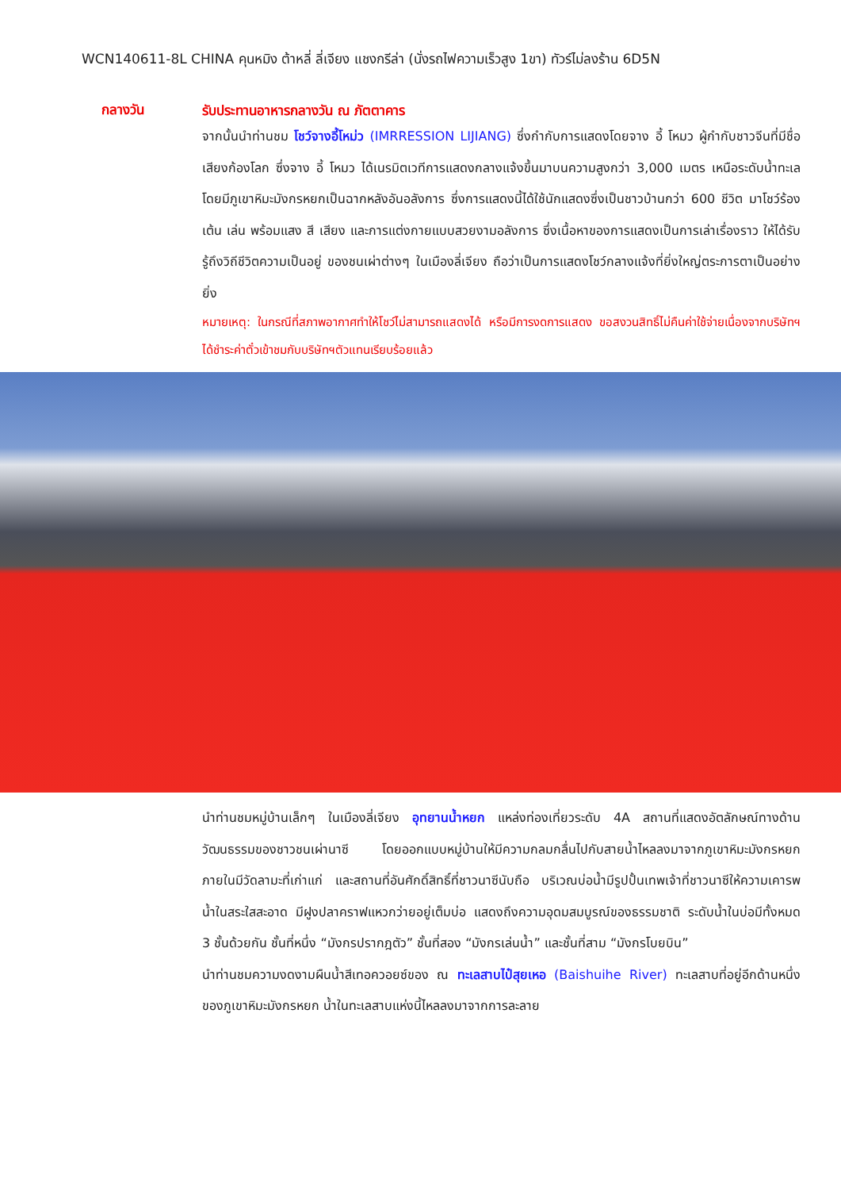WCN140611-8L CHINA คุนหมิง ต้าหลี่ ลี่เจียง แชงกรีล่า (นั่งรถไฟความเร็วสูง 1ขา) ทัวร์ไม่ลงร้าน 6D5N
กลางวัน
รับประทานอาหารกลางวัน ณ ภัตตาคาร
จากนั้นนำท่านชม โชว์จางอี้โหม่ว (IMRRESSION LIJIANG) ซึ่งกำกับการแสดงโดยจาง อี้ โหมว ผู้กำกับชาวจีนที่มีชื่อเสียงก้องโลก ซึ่งจาง อี้ โหมว ได้เนรมิตเวทีการแสดงกลางแจ้งขึ้นมาบนความสูงกว่า 3,000 เมตร เหนือระดับน้ำทะเล โดยมีภูเขาหิมะมังกรหยกเป็นฉากหลังอันอลังการ ซึ่งการแสดงนี้ได้ใช้นักแสดงซึ่งเป็นชาวบ้านกว่า 600 ชีวิต มาโชว์ร้อง เต้น เล่น พร้อมแสง สี เสียง และการแต่งกายแบบสวยงามอลังการ ซึ่งเนื้อหาของการแสดงเป็นการเล่าเรื่องราว ให้ได้รับรู้ถึงวิถีชีวิตความเป็นอยู่ ของชนเผ่าต่างๆ ในเมืองลี่เจียง ถือว่าเป็นการแสดงโชว์กลางแจ้งที่ยิ่งใหญ่ตระการตาเป็นอย่างยิ่ง
หมายเหตุ: ในกรณีที่สภาพอากาศทำให้โชว์ไม่สามารถแสดงได้ หรือมีการงดการแสดง ขอสงวนสิทธิ์ไม่คืนค่าใช้จ่ายเนื่องจากบริษัทฯได้ชำระค่าตั๋วเข้าชมกับบริษัทฯตัวแทนเรียบร้อยแล้ว
นำท่านชมหมู่บ้านเล็กๆ ในเมืองลี่เจียง อุทยานน้ำหยก แหล่งท่องเที่ยวระดับ 4A สถานที่แสดงอัตลักษณ์ทางด้านวัฒนธรรมของชาวชนเผ่านาซี โดยออกแบบหมู่บ้านให้มีความกลมกลื่นไปกับสายน้ำไหลลงมาจากภูเขาหิมะมังกรหยก ภายในมีวัดลามะที่เก่าแก่ และสถานที่อันศักดิ์สิทธิ์ที่ชาวนาซีนับถือ บริเวณบ่อน้ำมีรูปปั้นเทพเจ้าที่ชาวนาซีให้ความเคารพ น้ำในสระใสสะอาด มีฝูงปลาคราฟแหวกว่ายอยู่เต็มบ่อ แสดงถึงความอุดมสมบูรณ์ของธรรมชาติ ระดับน้ำในบ่อมีทั้งหมด 3 ชั้นด้วยกัน ชั้นที่หนึ่ง “มังกรปรากฎตัว” ชั้นที่สอง “มังกรเล่นน้ำ” และชั้นที่สาม “มังกรโบยบิน”
นำท่านชมความงดงามผืนน้ำสีเทอควอยซ์ของ ณ ทะเลสาบไป๋สุยเหอ (Baishuihe River) ทะเลสาบที่อยู่อีกด้านหนึ่งของภูเขาหิมะมังกรหยก น้ำในทะเลสาบแห่งนี้ไหลลงมาจากการละลาย